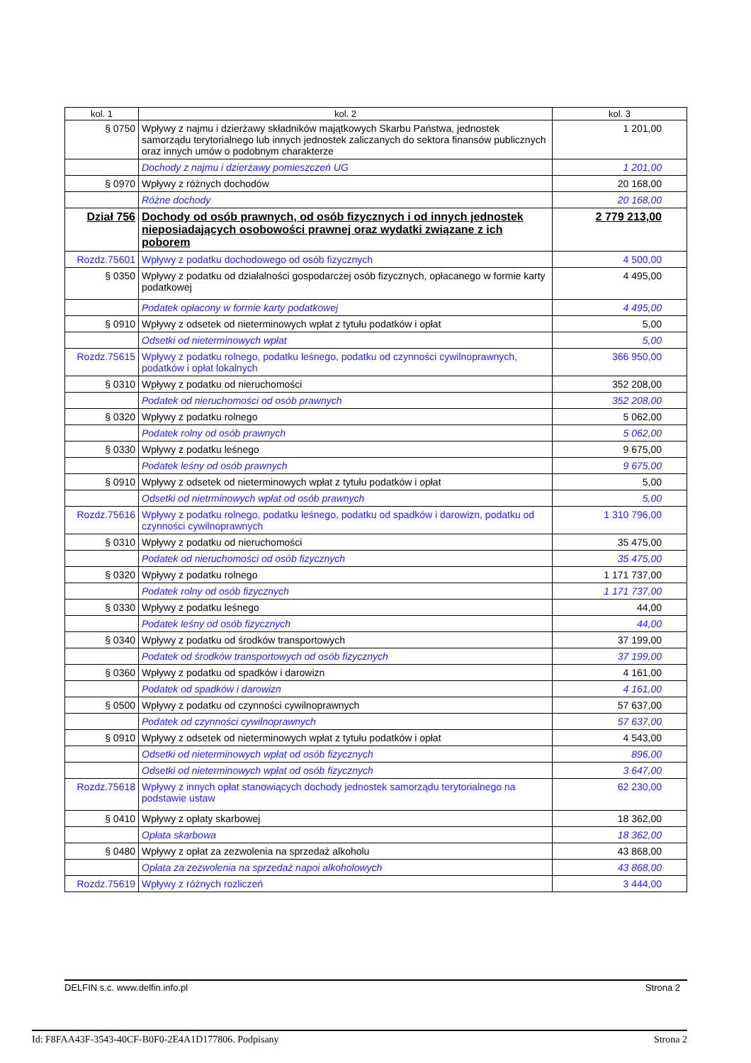| kol. 1 | kol. 2 | kol. 3 |
| --- | --- | --- |
| § 0750 | Wpływy z najmu i dzierżawy składników majątkowych Skarbu Państwa, jednostek samorządu terytorialnego lub innych jednostek zaliczanych do sektora finansów publicznych oraz innych umów o podobnym charakterze | 1 201,00 |
| | Dochody z najmu i dzierżawy pomieszczeń UG | 1 201,00 |
| § 0970 | Wpływy z różnych dochodów | 20 168,00 |
| | Różne dochody | 20 168,00 |
| Dział 756 | Dochody od osób prawnych, od osób fizycznych i od innych jednostek nieposiadających osobowości prawnej oraz wydatki związane z ich poborem | 2 779 213,00 |
| Rozdz.75601 | Wpływy z podatku dochodowego od osób fizycznych | 4 500,00 |
| § 0350 | Wpływy z podatku od działalności gospodarczej osób fizycznych, opłacanego w formie karty podatkowej | 4 495,00 |
| | Podatek opłacony w formie karty podatkowej | 4 495,00 |
| § 0910 | Wpływy z odsetek od nieterminowych wpłat z tytułu podatków i opłat | 5,00 |
| | Odsetki od nieterminowych wpłat | 5,00 |
| Rozdz.75615 | Wpływy z podatku rolnego, podatku leśnego, podatku od czynności cywilnoprawnych, podatków i opłat lokalnych | 366 950,00 |
| § 0310 | Wpływy z podatku od nieruchomości | 352 208,00 |
| | Podatek od nieruchomości od osób prawnych | 352 208,00 |
| § 0320 | Wpływy z podatku rolnego | 5 062,00 |
| | Podatek rolny od osób prawnych | 5 062,00 |
| § 0330 | Wpływy z podatku leśnego | 9 675,00 |
| | Podatek leśny od osób prawnych | 9 675,00 |
| § 0910 | Wpływy z odsetek od nieterminowych wpłat z tytułu podatków i opłat | 5,00 |
| | Odsetki od nietrminowych wpłat od osób prawnych | 5,00 |
| Rozdz.75616 | Wpływy z podatku rolnego, podatku leśnego, podatku od spadków i darowizn, podatku od czynności cywilnoprawnych | 1 310 796,00 |
| § 0310 | Wpływy z podatku od nieruchomości | 35 475,00 |
| | Podatek od nieruchomości od osób fizycznych | 35 475,00 |
| § 0320 | Wpływy z podatku rolnego | 1 171 737,00 |
| | Podatek rolny od osób fizycznych | 1 171 737,00 |
| § 0330 | Wpływy z podatku leśnego | 44,00 |
| | Podatek leśny od osób fizycznych | 44,00 |
| § 0340 | Wpływy z podatku od środków transportowych | 37 199,00 |
| | Podatek od środków transportowych od osób fizycznych | 37 199,00 |
| § 0360 | Wpływy z podatku od spadków i darowizn | 4 161,00 |
| | Podatek od spadków i darowizn | 4 161,00 |
| § 0500 | Wpływy z podatku od czynności cywilnoprawnych | 57 637,00 |
| | Podatek od czynności cywilnoprawnych | 57 637,00 |
| § 0910 | Wpływy z odsetek od nieterminowych wpłat z tytułu podatków i opłat | 4 543,00 |
| | Odsetki od nieterminowych wpłat od osób fizycznych | 896,00 |
| | Odsetki od nieterminowych wpłat od osób fizycznych | 3 647,00 |
| Rozdz.75618 | Wpływy z innych opłat stanowiących dochody jednostek samorządu terytorialnego na podstawie ustaw | 62 230,00 |
| § 0410 | Wpływy z opłaty skarbowej | 18 362,00 |
| | Opłata skarbowa | 18 362,00 |
| § 0480 | Wpływy z opłat za zezwolenia na sprzedaż alkoholu | 43 868,00 |
| | Opłata za zezwolenia na sprzedaż napoi alkoholowych | 43 868,00 |
| Rozdz.75619 | Wpływy z różnych rozliczeń | 3 444,00 |
DELFIN s.c. www.delfin.info.pl Strona 2
Id: F8FAA43F-3543-40CF-B0F0-2E4A1D177806. Podpisany Strona 2